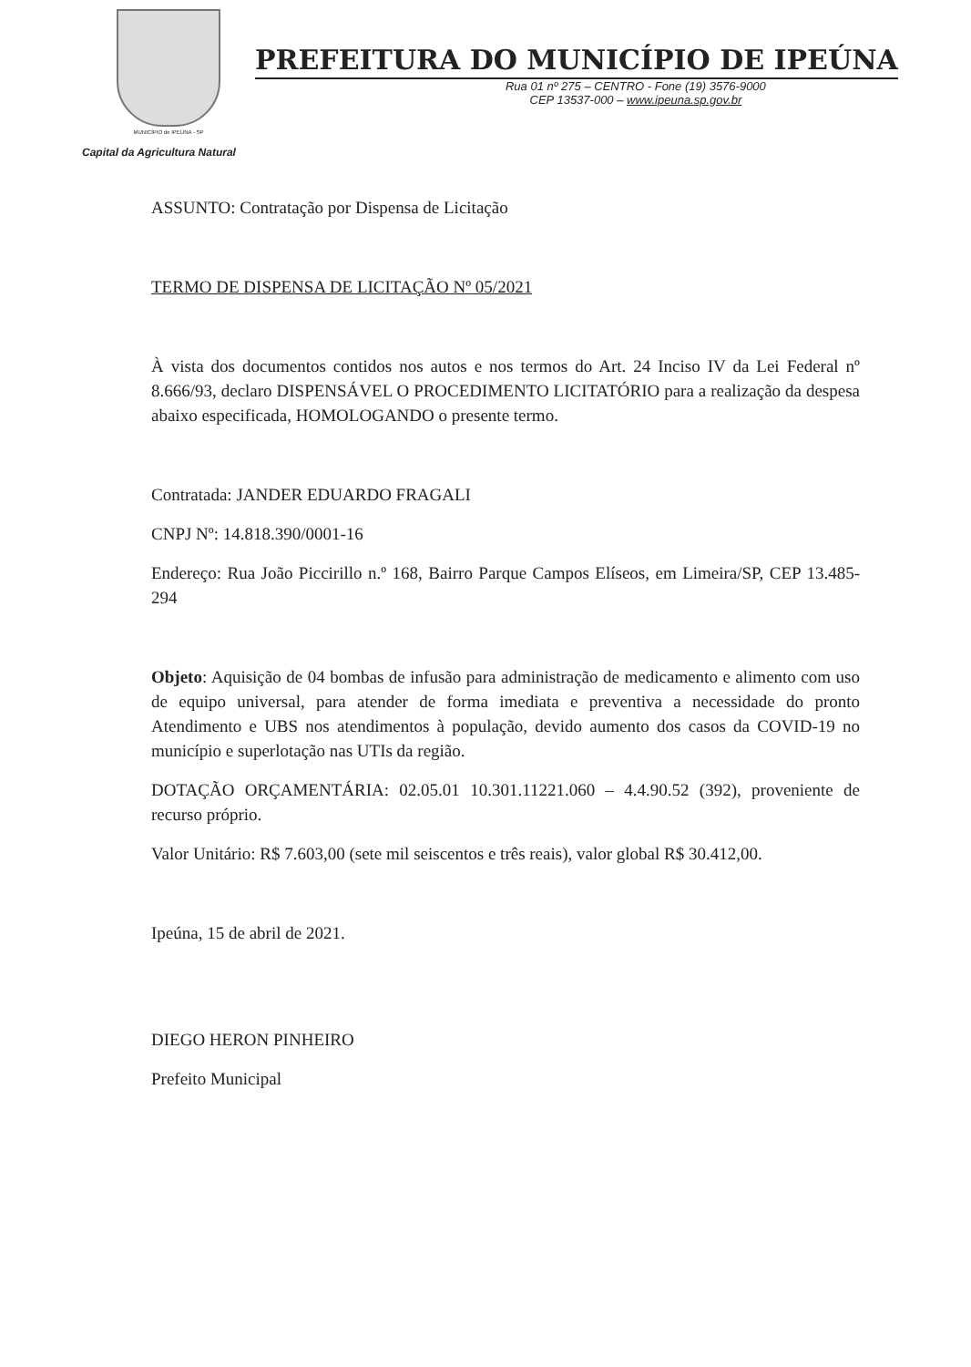MUNICÍPIO de IPEÚNA - SP
PREFEITURA DO MUNICÍPIO DE IPEÚNA
Rua 01 nº 275 – CENTRO - Fone (19) 3576-9000
CEP 13537-000 – www.ipeuna.sp.gov.br
Capital da Agricultura Natural
ASSUNTO: Contratação por Dispensa de Licitação
TERMO DE DISPENSA DE LICITAÇÃO Nº 05/2021
À vista dos documentos contidos nos autos e nos termos do Art. 24 Inciso IV da Lei Federal nº 8.666/93, declaro DISPENSÁVEL O PROCEDIMENTO LICITATÓRIO para a realização da despesa abaixo especificada, HOMOLOGANDO o presente termo.
Contratada: JANDER EDUARDO FRAGALI
CNPJ Nº: 14.818.390/0001-16
Endereço: Rua João Piccirillo n.º 168, Bairro Parque Campos Elíseos, em Limeira/SP, CEP 13.485-294
Objeto: Aquisição de 04 bombas de infusão para administração de medicamento e alimento com uso de equipo universal, para atender de forma imediata e preventiva a necessidade do pronto Atendimento e UBS nos atendimentos à população, devido aumento dos casos da COVID-19 no município e superlotação nas UTIs da região.
DOTAÇÃO ORÇAMENTÁRIA: 02.05.01 10.301.11221.060 – 4.4.90.52 (392), proveniente de recurso próprio.
Valor Unitário: R$ 7.603,00 (sete mil seiscentos e três reais), valor global R$ 30.412,00.
Ipeúna, 15 de abril de 2021.
DIEGO HERON PINHEIRO
Prefeito Municipal